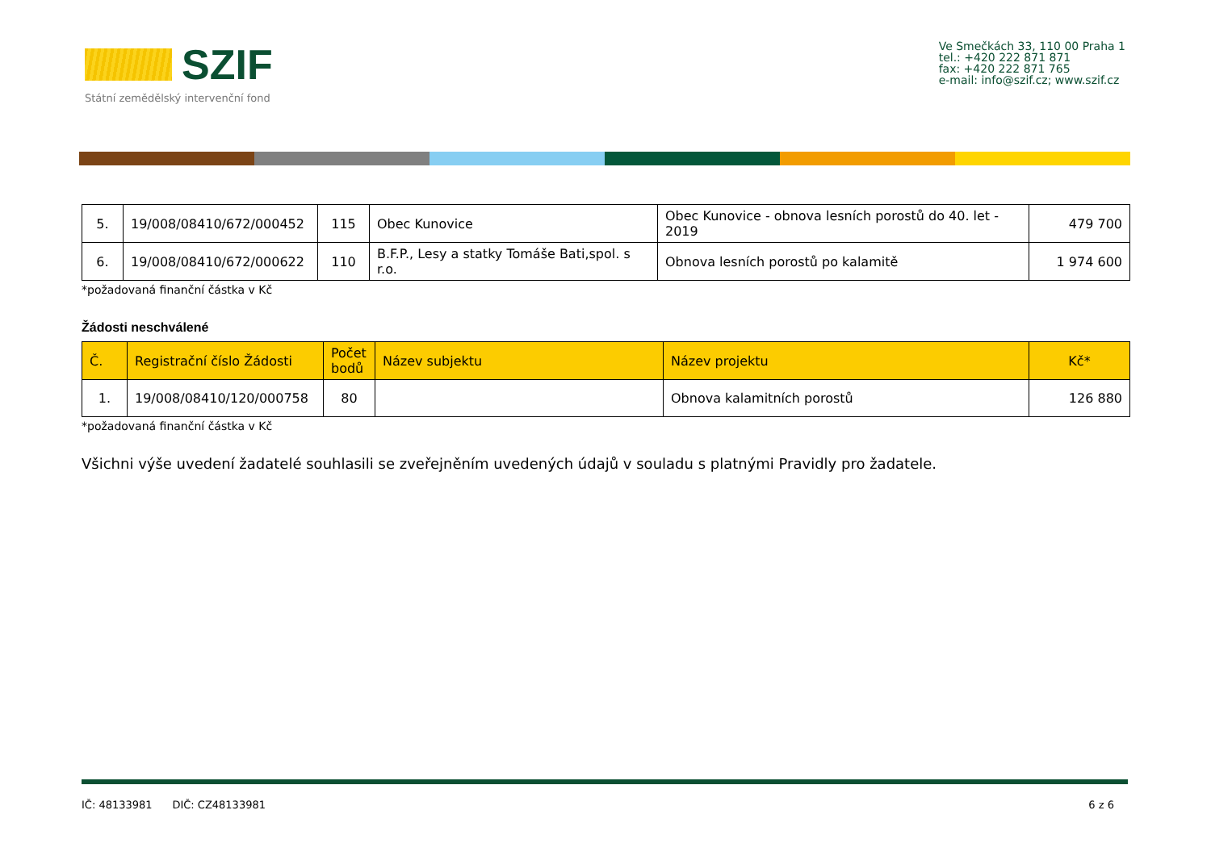SZIF
Státní zemědělský intervenční fond
Ve Smečkách 33, 110 00 Praha 1
tel.: +420 222 871 871
fax: +420 222 871 765
e-mail: info@szif.cz; www.szif.cz
| 5. | 19/008/08410/672/000452 | 115 | Obec Kunovice | Obec Kunovice - obnova lesních porostů do 40. let - 2019 | 479 700 |
| 6. | 19/008/08410/672/000622 | 110 | B.F.P., Lesy a statky Tomáše Bati,spol. s r.o. | Obnova lesních porostů po kalamitě | 1 974 600 |
*požadovaná finanční částka v Kč
Žádosti neschválené
| Č. | Registrační číslo Žádosti | Počet bodů | Název subjektu | Název projektu | Kč* |
| --- | --- | --- | --- | --- | --- |
| 1. | 19/008/08410/120/000758 | 80 | | Obnova kalamitních porostů | 126 880 |
*požadovaná finanční částka v Kč
Všichni výše uvedení žadatelé souhlasili se zveřejněním uvedených údajů v souladu s platnými Pravidly pro žadatele.
IČ: 48133981 DIČ: CZ48133981 6 z 6